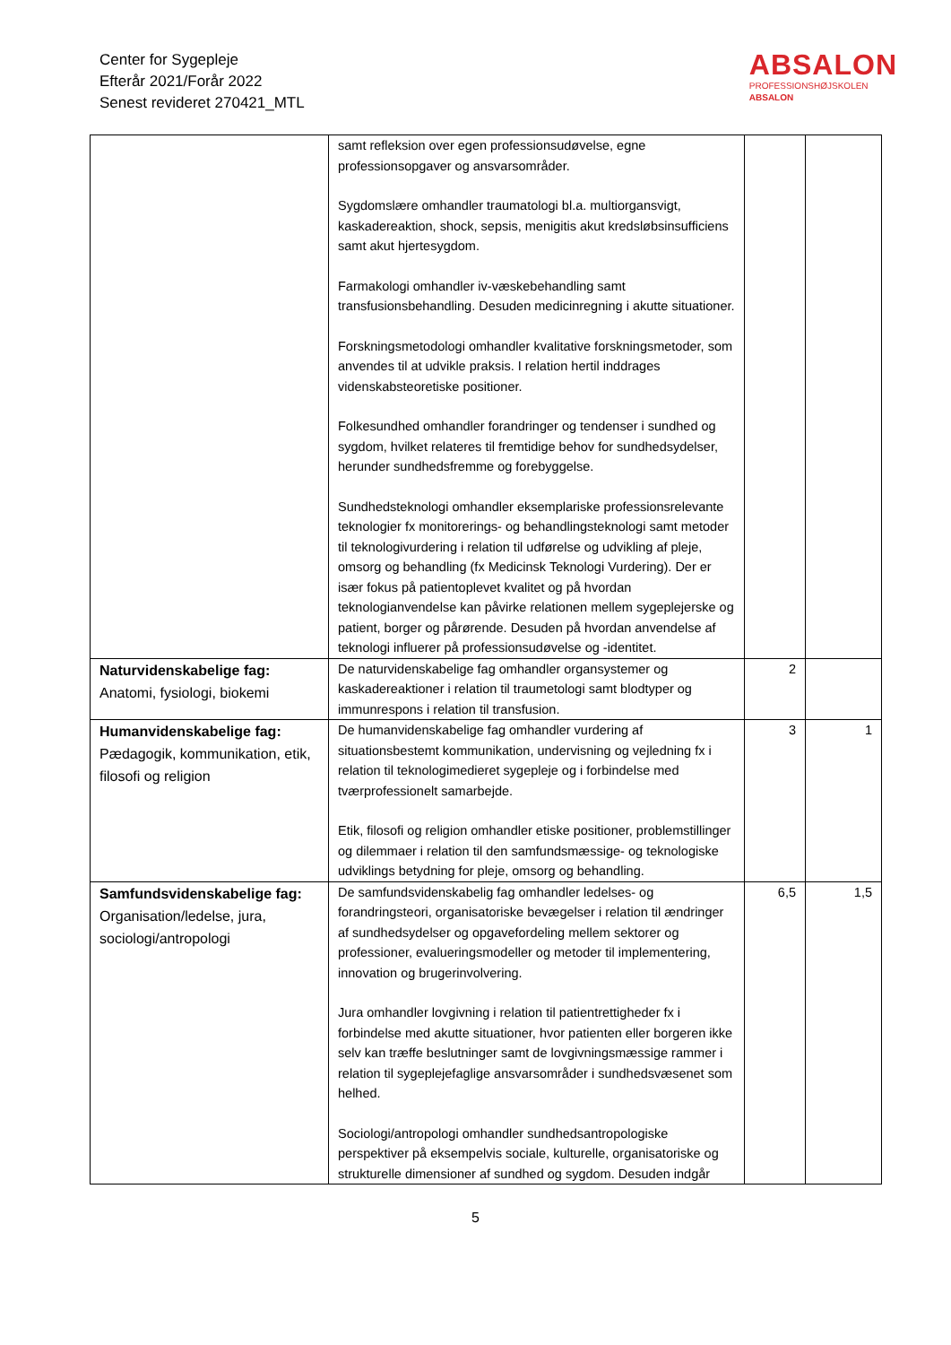Center for Sygepleje
Efterår 2021/Forår 2022
Senest revideret 270421_MTL
ABSALON
PROFESSIONSHØJSKOLEN
ABSALON
| | samt refleksion over egen professionsudøvelse, egne professionsopgaver og ansvarsområder. Sygdomslære omhandler traumatologi bl.a. multiorgansvigt, kaskadereaktion, shock, sepsis, menigitis akut kredsløbsinsufficiens samt akut hjertesygdom. Farmakologi omhandler iv-væskebehandling samt transfusionsbehandling. Desuden medicinregning i akutte situationer. Forskningsmetodologi omhandler kvalitative forskningsmetoder, som anvendes til at udvikle praksis. I relation hertil inddrages videnskabsteoretiske positioner. Folkesundhed omhandler forandringer og tendenser i sundhed og sygdom, hvilket relateres til fremtidige behov for sundhedsydelser, herunder sundhedsfremme og forebyggelse. Sundhedsteknologi omhandler eksemplariske professionsrelevante teknologier fx monitorerings- og behandlingsteknologi samt metoder til teknologivurdering i relation til udførelse og udvikling af pleje, omsorg og behandling (fx Medicinsk Teknologi Vurdering). Der er især fokus på patientoplevet kvalitet og på hvordan teknologianvendelse kan påvirke relationen mellem sygeplejerske og patient, borger og pårørende. Desuden på hvordan anvendelse af teknologi influerer på professionsudøvelse og -identitet. | | |
| Naturvidenskabelige fag: Anatomi, fysiologi, biokemi | De naturvidenskabelige fag omhandler organsystemer og kaskadereaktioner i relation til traumetologi samt blodtyper og immunrespons i relation til transfusion. | 2 | |
| Humanvidenskabelige fag: Pædagogik, kommunikation, etik, filosofi og religion | De humanvidenskabelige fag omhandler vurdering af situationsbestemt kommunikation, undervisning og vejledning fx i relation til teknologimedieret sygepleje og i forbindelse med tværprofessionelt samarbejde. Etik, filosofi og religion omhandler etiske positioner, problemstillinger og dilemmaer i relation til den samfundsmæssige- og teknologiske udviklings betydning for pleje, omsorg og behandling. | 3 | 1 |
| Samfundsvidenskabelige fag: Organisation/ledelse, jura, sociologi/antropologi | De samfundsvidenskabelig fag omhandler ledelses- og forandringsteori, organisatoriske bevægelser i relation til ændringer af sundhedsydelser og opgavefordeling mellem sektorer og professioner, evalueringsmodeller og metoder til implementering, innovation og brugerinvolvering. Jura omhandler lovgivning i relation til patientrettigheder fx i forbindelse med akutte situationer, hvor patienten eller borgeren ikke selv kan træffe beslutninger samt de lovgivningsmæssige rammer i relation til sygeplejefaglige ansvarsområder i sundhedsvæsenet som helhed. Sociologi/antropologi omhandler sundhedsantropologiske perspektiver på eksempelvis sociale, kulturelle, organisatoriske og strukturelle dimensioner af sundhed og sygdom. Desuden indgår | 6,5 | 1,5 |
5